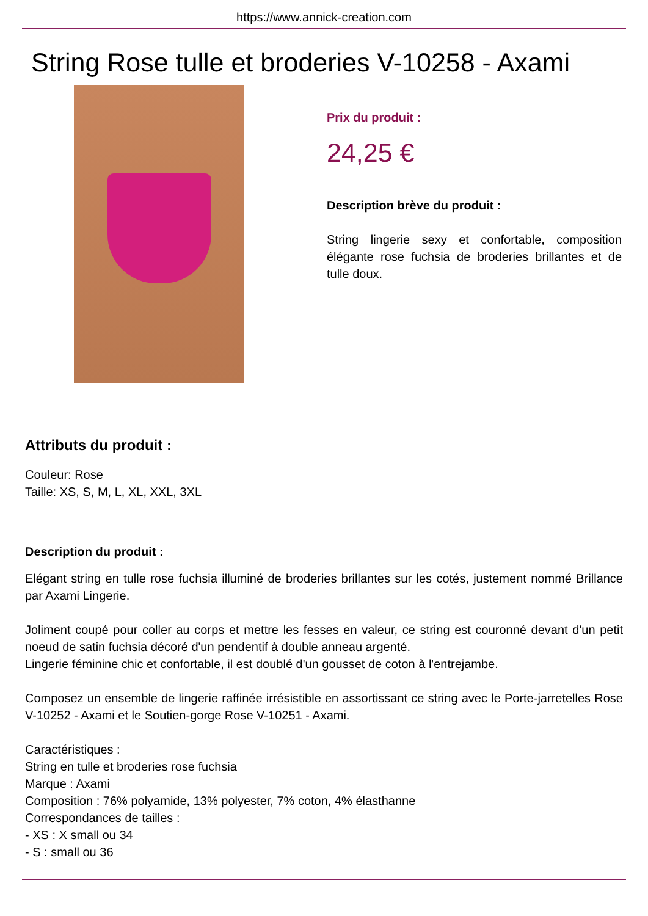https://www.annick-creation.com
String Rose tulle et broderies V-10258 - Axami
Prix du produit :
24,25 €
Description brève du produit :
String lingerie sexy et confortable, composition élégante rose fuchsia de broderies brillantes et de tulle doux.
Attributs du produit :
Couleur: Rose
Taille: XS, S, M, L, XL, XXL, 3XL
Description du produit :
Elégant string en tulle rose fuchsia illuminé de broderies brillantes sur les cotés, justement nommé Brillance par Axami Lingerie.
Joliment coupé pour coller au corps et mettre les fesses en valeur, ce string est couronné devant d'un petit noeud de satin fuchsia décoré d'un pendentif à double anneau argenté.
Lingerie féminine chic et confortable, il est doublé d'un gousset de coton à l'entrejambe.
Composez un ensemble de lingerie raffinée irrésistible en assortissant ce string avec le Porte-jarretelles Rose V-10252 - Axami et le Soutien-gorge Rose V-10251 - Axami.
Caractéristiques :
String en tulle et broderies rose fuchsia
Marque : Axami
Composition : 76% polyamide, 13% polyester, 7% coton, 4% élasthanne
Correspondances de tailles :
- XS : X small ou 34
- S : small ou 36